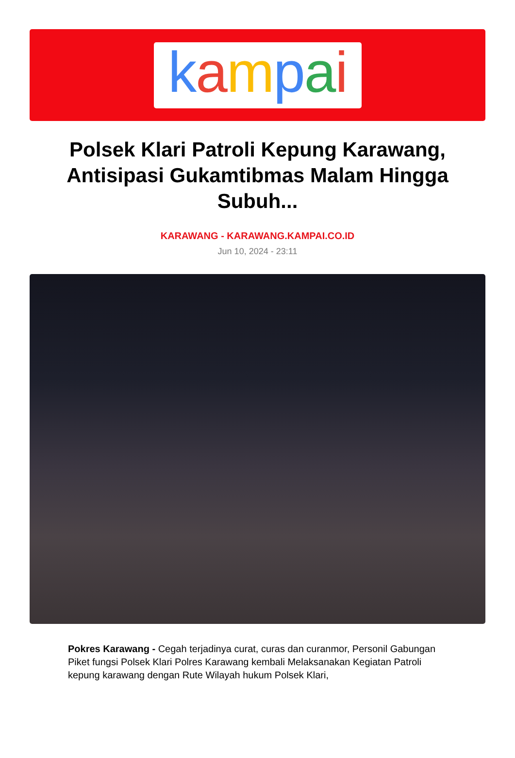kampai
Polsek Klari Patroli Kepung Karawang, Antisipasi Gukamtibmas Malam Hingga Subuh...
KARAWANG - KARAWANG.KAMPAI.CO.ID
Jun 10, 2024 - 23:11
Pokres Karawang - Cegah terjadinya curat, curas dan curanmor, Personil Gabungan Piket fungsi Polsek Klari Polres Karawang kembali Melaksanakan Kegiatan Patroli kepung karawang dengan Rute Wilayah hukum Polsek Klari,